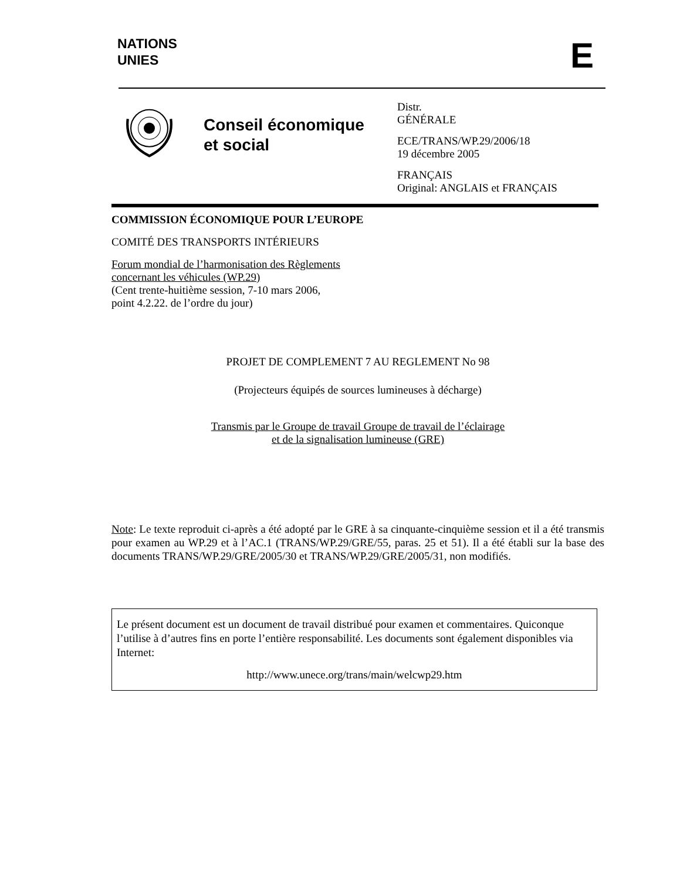NATIONS
UNIES
E
Conseil économique et social
Distr.
GÉNÉRALE
ECE/TRANS/WP.29/2006/18
19 décembre 2005
FRANÇAIS
Original: ANGLAIS et FRANÇAIS
COMMISSION ÉCONOMIQUE POUR L’EUROPE
COMITÉ DES TRANSPORTS INTÉRIEURS
Forum mondial de l’harmonisation des Règlements
concernant les véhicules (WP.29)
(Cent trente-huitième session, 7-10 mars 2006,
point 4.2.22. de l’ordre du jour)
PROJET DE COMPLEMENT 7 AU REGLEMENT No 98
(Projecteurs équipés de sources lumineuses à décharge)
Transmis par le Groupe de travail Groupe de travail de l’éclairage
et de la signalisation lumineuse (GRE)
Note: Le texte reproduit ci-après a été adopté par le GRE à sa cinquante-cinquième session et il a été transmis pour examen au WP.29 et à l’AC.1 (TRANS/WP.29/GRE/55, paras. 25 et 51). Il a été établi sur la base des documents TRANS/WP.29/GRE/2005/30 et TRANS/WP.29/GRE/2005/31, non modifiés.
Le présent document est un document de travail distribué pour examen et commentaires. Quiconque l’utilise à d’autres fins en porte l’entière responsabilité. Les documents sont également disponibles via Internet:
http://www.unece.org/trans/main/welcwp29.htm